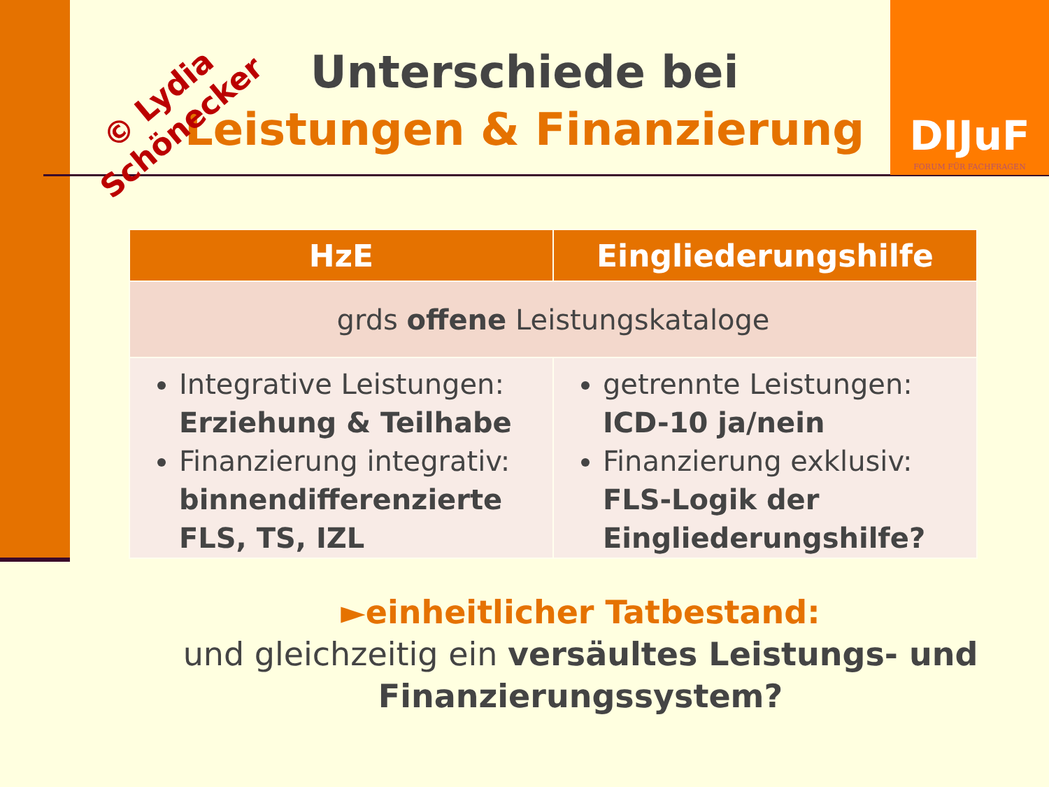DIJuF
FORUM FÜR FACHFRAGEN
© Lydia
Schönecker
Unterschiede bei
Leistungen & Finanzierung
| HzE | Eingliederungshilfe |
| --- | --- |
| grds offene Leistungskataloge | |
| Integrative Leistungen: Erziehung & Teilhabe Finanzierung integrativ: binnendifferenzierte FLS, TS, IZL | getrennte Leistungen: ICD-10 ja/nein Finanzierung exklusiv: FLS-Logik der Eingliederungshilfe? |
►einheitlicher Tatbestand:
und gleichzeitig ein versäultes Leistungs- und Finanzierungssystem?